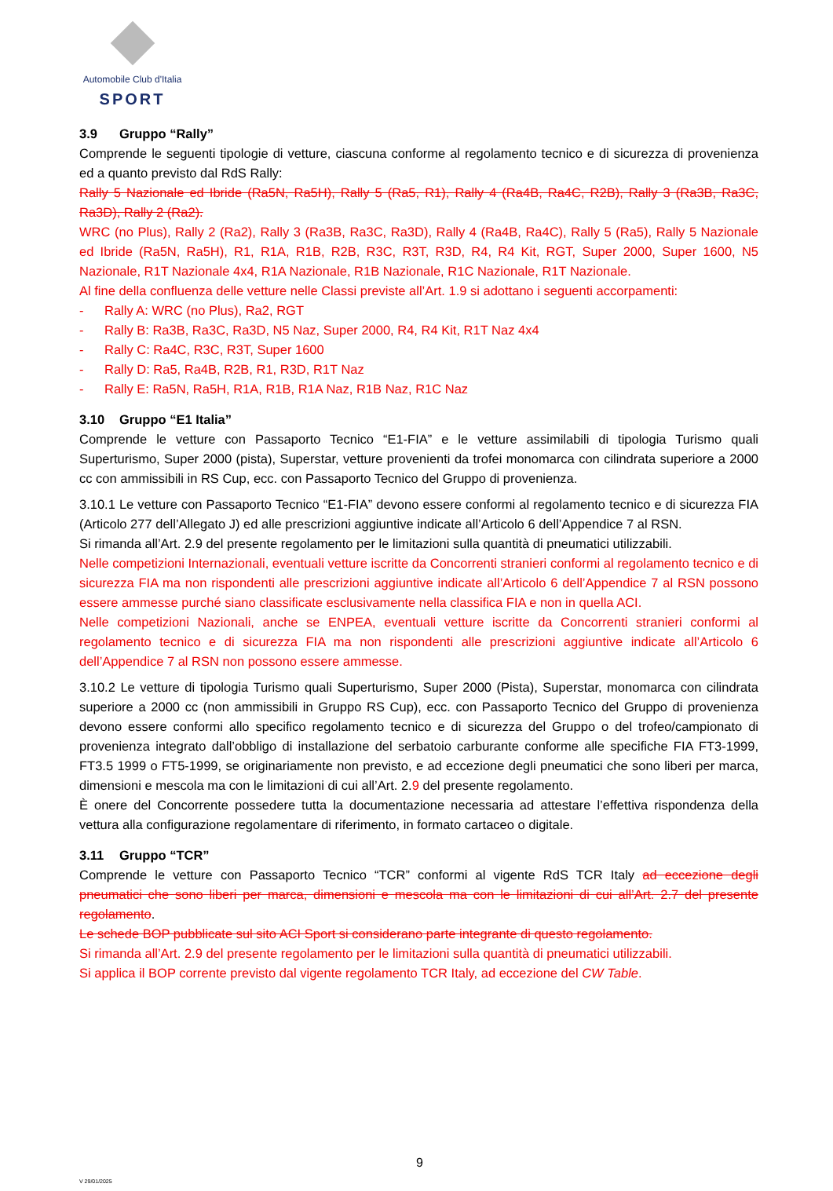Automobile Club d'Italia
SPORT
3.9 Gruppo “Rally”
Comprende le seguenti tipologie di vetture, ciascuna conforme al regolamento tecnico e di sicurezza di provenienza ed a quanto previsto dal RdS Rally:
Rally 5 Nazionale ed Ibride (Ra5N, Ra5H), Rally 5 (Ra5, R1), Rally 4 (Ra4B, Ra4C, R2B), Rally 3 (Ra3B, Ra3C, Ra3D), Rally 2 (Ra2).
WRC (no Plus), Rally 2 (Ra2), Rally 3 (Ra3B, Ra3C, Ra3D), Rally 4 (Ra4B, Ra4C), Rally 5 (Ra5), Rally 5 Nazionale ed Ibride (Ra5N, Ra5H), R1, R1A, R1B, R2B, R3C, R3T, R3D, R4, R4 Kit, RGT, Super 2000, Super 1600, N5 Nazionale, R1T Nazionale 4x4, R1A Nazionale, R1B Nazionale, R1C Nazionale, R1T Nazionale.
Al fine della confluenza delle vetture nelle Classi previste all’Art. 1.9 si adottano i seguenti accorpamenti:
- Rally A: WRC (no Plus), Ra2, RGT
- Rally B: Ra3B, Ra3C, Ra3D, N5 Naz, Super 2000, R4, R4 Kit, R1T Naz 4x4
- Rally C: Ra4C, R3C, R3T, Super 1600
- Rally D: Ra5, Ra4B, R2B, R1, R3D, R1T Naz
- Rally E: Ra5N, Ra5H, R1A, R1B, R1A Naz, R1B Naz, R1C Naz
3.10 Gruppo “E1 Italia”
Comprende le vetture con Passaporto Tecnico “E1-FIA” e le vetture assimilabili di tipologia Turismo quali Superturismo, Super 2000 (pista), Superstar, vetture provenienti da trofei monomarca con cilindrata superiore a 2000 cc con ammissibili in RS Cup, ecc. con Passaporto Tecnico del Gruppo di provenienza.
3.10.1 Le vetture con Passaporto Tecnico “E1-FIA” devono essere conformi al regolamento tecnico e di sicurezza FIA (Articolo 277 dell’Allegato J) ed alle prescrizioni aggiuntive indicate all’Articolo 6 dell’Appendice 7 al RSN.
Si rimanda all’Art. 2.9 del presente regolamento per le limitazioni sulla quantità di pneumatici utilizzabili.
Nelle competizioni Internazionali, eventuali vetture iscritte da Concorrenti stranieri conformi al regolamento tecnico e di sicurezza FIA ma non rispondenti alle prescrizioni aggiuntive indicate all’Articolo 6 dell’Appendice 7 al RSN possono essere ammesse purché siano classificate esclusivamente nella classifica FIA e non in quella ACI.
Nelle competizioni Nazionali, anche se ENPEA, eventuali vetture iscritte da Concorrenti stranieri conformi al regolamento tecnico e di sicurezza FIA ma non rispondenti alle prescrizioni aggiuntive indicate all’Articolo 6 dell’Appendice 7 al RSN non possono essere ammesse.
3.10.2 Le vetture di tipologia Turismo quali Superturismo, Super 2000 (Pista), Superstar, monomarca con cilindrata superiore a 2000 cc (non ammissibili in Gruppo RS Cup), ecc. con Passaporto Tecnico del Gruppo di provenienza devono essere conformi allo specifico regolamento tecnico e di sicurezza del Gruppo o del trofeo/campionato di provenienza integrato dall’obbligo di installazione del serbatoio carburante conforme alle specifiche FIA FT3-1999, FT3.5 1999 o FT5-1999, se originariamente non previsto, e ad eccezione degli pneumatici che sono liberi per marca, dimensioni e mescola ma con le limitazioni di cui all’Art. 2.9 del presente regolamento.
È onere del Concorrente possedere tutta la documentazione necessaria ad attestare l’effettiva rispondenza della vettura alla configurazione regolamentare di riferimento, in formato cartaceo o digitale.
3.11 Gruppo “TCR”
Comprende le vetture con Passaporto Tecnico “TCR” conformi al vigente RdS TCR Italy ad eccezione degli pneumatici che sono liberi per marca, dimensioni e mescola ma con le limitazioni di cui all’Art. 2.7 del presente regolamento.
Le schede BOP pubblicate sul sito ACI Sport si considerano parte integrante di questo regolamento.
Si rimanda all’Art. 2.9 del presente regolamento per le limitazioni sulla quantità di pneumatici utilizzabili.
Si applica il BOP corrente previsto dal vigente regolamento TCR Italy, ad eccezione del CW Table.
9
V 29/01/2025